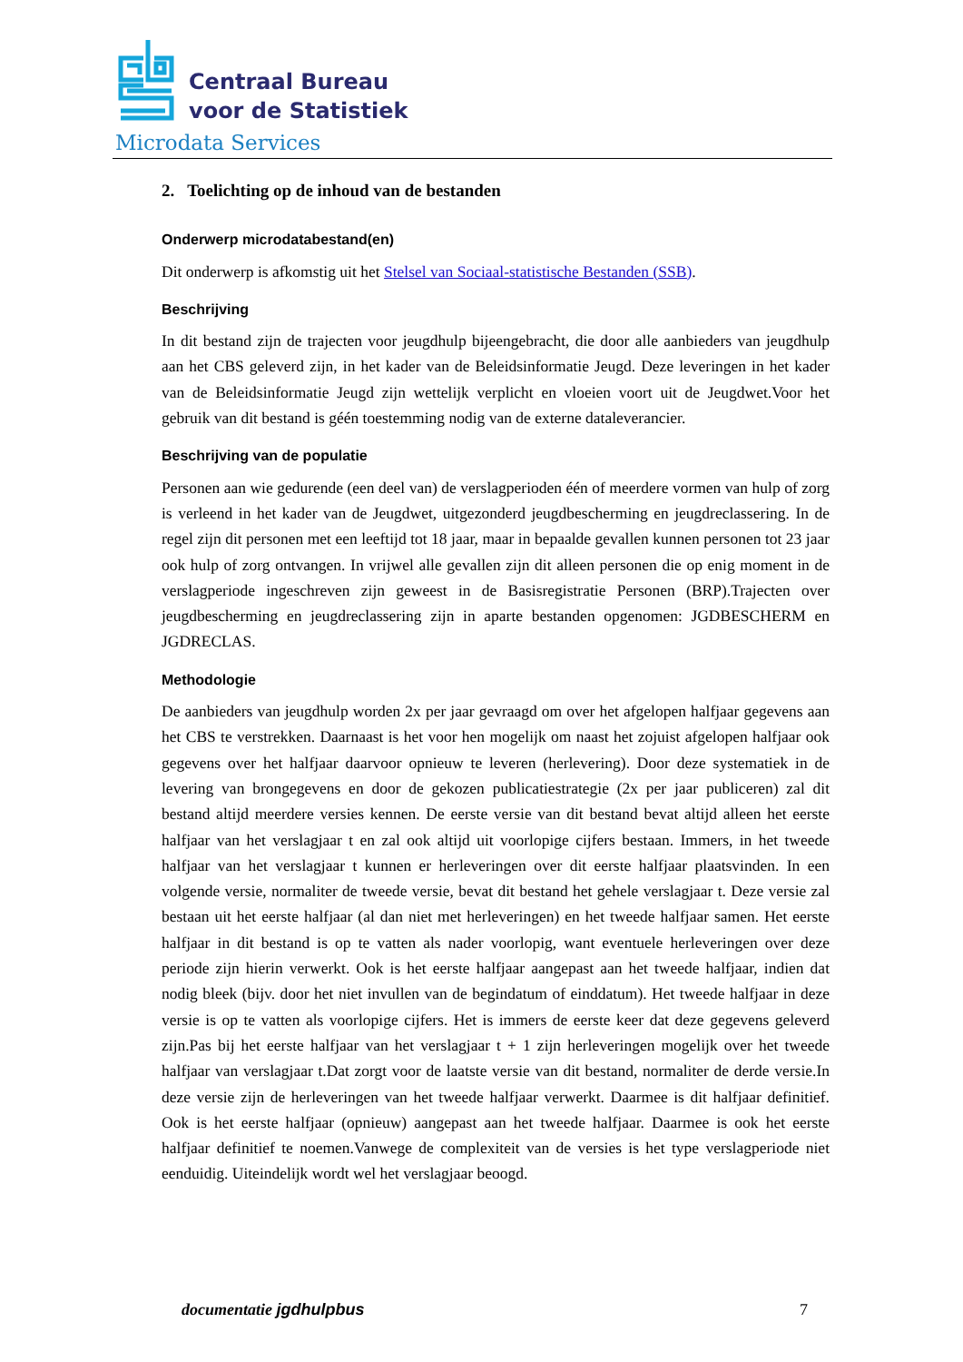Centraal Bureau
voor de Statistiek
Microdata Services
2. Toelichting op de inhoud van de bestanden
Onderwerp microdatabestand(en)
Dit onderwerp is afkomstig uit het Stelsel van Sociaal-statistische Bestanden (SSB).
Beschrijving
In dit bestand zijn de trajecten voor jeugdhulp bijeengebracht, die door alle aanbieders van jeugdhulp aan het CBS geleverd zijn, in het kader van de Beleidsinformatie Jeugd. Deze leveringen in het kader van de Beleidsinformatie Jeugd zijn wettelijk verplicht en vloeien voort uit de Jeugdwet.Voor het gebruik van dit bestand is géén toestemming nodig van de externe dataleverancier.
Beschrijving van de populatie
Personen aan wie gedurende (een deel van) de verslagperioden één of meerdere vormen van hulp of zorg is verleend in het kader van de Jeugdwet, uitgezonderd jeugdbescherming en jeugdreclassering. In de regel zijn dit personen met een leeftijd tot 18 jaar, maar in bepaalde gevallen kunnen personen tot 23 jaar ook hulp of zorg ontvangen. In vrijwel alle gevallen zijn dit alleen personen die op enig moment in de verslagperiode ingeschreven zijn geweest in de Basisregistratie Personen (BRP).Trajecten over jeugdbescherming en jeugdreclassering zijn in aparte bestanden opgenomen: JGDBESCHERM en JGDRECLAS.
Methodologie
De aanbieders van jeugdhulp worden 2x per jaar gevraagd om over het afgelopen halfjaar gegevens aan het CBS te verstrekken. Daarnaast is het voor hen mogelijk om naast het zojuist afgelopen halfjaar ook gegevens over het halfjaar daarvoor opnieuw te leveren (herlevering). Door deze systematiek in de levering van brongegevens en door de gekozen publicatiestrategie (2x per jaar publiceren) zal dit bestand altijd meerdere versies kennen. De eerste versie van dit bestand bevat altijd alleen het eerste halfjaar van het verslagjaar t en zal ook altijd uit voorlopige cijfers bestaan. Immers, in het tweede halfjaar van het verslagjaar t kunnen er herleveringen over dit eerste halfjaar plaatsvinden. In een volgende versie, normaliter de tweede versie, bevat dit bestand het gehele verslagjaar t. Deze versie zal bestaan uit het eerste halfjaar (al dan niet met herleveringen) en het tweede halfjaar samen. Het eerste halfjaar in dit bestand is op te vatten als nader voorlopig, want eventuele herleveringen over deze periode zijn hierin verwerkt. Ook is het eerste halfjaar aangepast aan het tweede halfjaar, indien dat nodig bleek (bijv. door het niet invullen van de begindatum of einddatum). Het tweede halfjaar in deze versie is op te vatten als voorlopige cijfers. Het is immers de eerste keer dat deze gegevens geleverd zijn.Pas bij het eerste halfjaar van het verslagjaar t + 1 zijn herleveringen mogelijk over het tweede halfjaar van verslagjaar t.Dat zorgt voor de laatste versie van dit bestand, normaliter de derde versie.In deze versie zijn de herleveringen van het tweede halfjaar verwerkt. Daarmee is dit halfjaar definitief. Ook is het eerste halfjaar (opnieuw) aangepast aan het tweede halfjaar. Daarmee is ook het eerste halfjaar definitief te noemen.Vanwege de complexiteit van de versies is het type verslagperiode niet eenduidig. Uiteindelijk wordt wel het verslagjaar beoogd.
documentatie jgdhulpbus 7